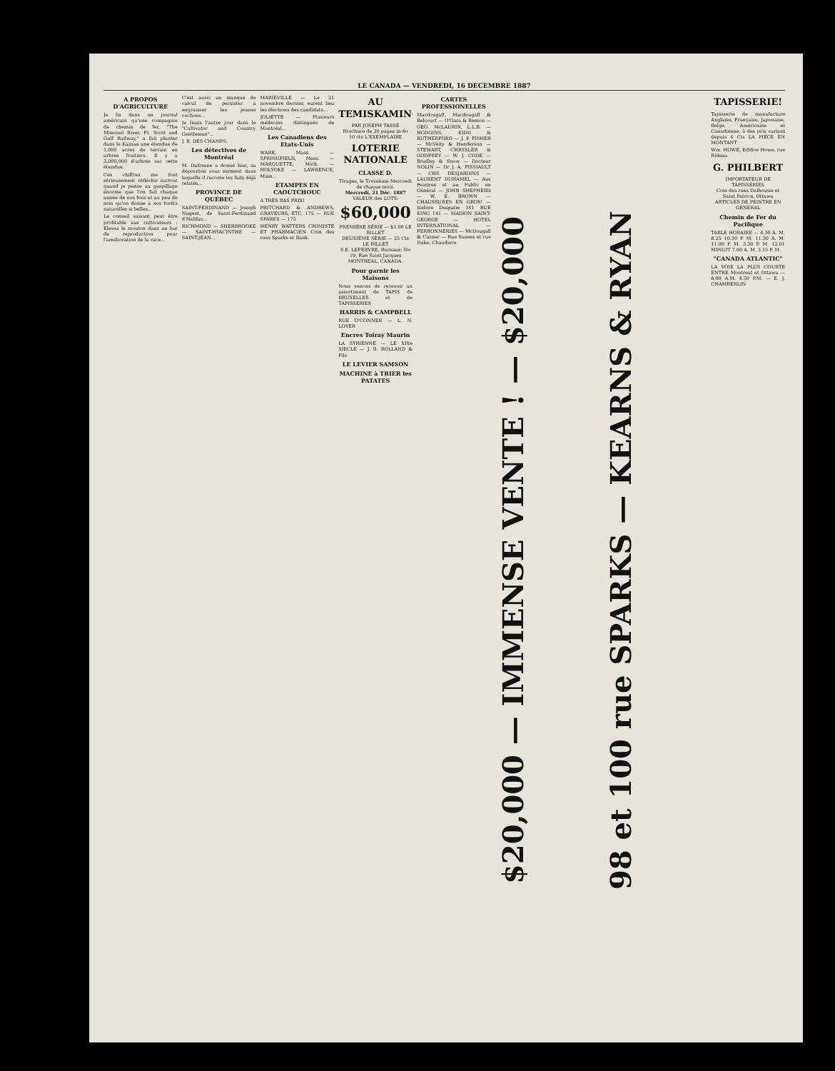LE CANADA — VENDREDI, 16 DECEMBRE 1887
A PROPOS D'AGRICULTURE
Je lis dans un journal américain qu'une compagnie de chemin de fer, "The Missouri River, Ft. Scott and Gulf Railway," a fait planter dans le Kansas une étendue de 1,000 acres de terrain en arbres fruitiers. Il y a 3,000,000 d'arbres sur cette étendue.
Ces chiffres me font sérieusement réfléchir surtout quand je pense au gaspillage énorme que l'on fait chaque année de nos bois et au peu de soin qu'on donne à nos forêts naturelles si belles...
Le conseil suivant peut être profitable aux cultivateurs : Elevez le mouton dans un but de reproduction pour l'amélioration de la race...
C'est aussi un manque de calcul de persister à engraisser les jeunes cochons...
Je lisais l'autre jour dans le "Cultivator and Country Gentleman"...
J. B. DES CHAMPS.
Les détectives de Montréal
M. Dufresne a donné hier, sa déposition sous serment dans laquelle il raconte les faits déjà relatés...
PROVINCE DE QUÉBEC
SAINT-FERDINAND — Joseph Nugent, de Saint-Ferdinand d'Halifax...
RICHMOND — SHERBROOKE — SAINT-HYACINTHE — SAINT-JEAN...
MARIEVILLE — Le 21 novembre dernier, eurent lieu les élections des candidats...
JOLIETTE — Plusieurs médecins distingués de Montréal...
Les Canadiens des Etats-Unis
WARE, Mass. — SPRINGFIELD, Mass. — MARQUETTE, Mich. — HOLYOKE — LAWRENCE, Mass...
ETAMPES EN CAOUTCHOUC
A TRÈS BAS PRIX!
PRITCHARD & ANDREWS, GRAVEURS, ETC. 175 — RUE SPARKS — 175
HENRY WATTERS CHIMISTE ET PHARMACIEN Coin des rues Sparks et Bank.
AU TEMISKAMING
PAR JOSEPH TASSÉ
Brochure de 20 pages in-8o
10 cts L'EXEMPLAIRE
LOTERIE NATIONALE
CLASSE D.
Tirages, le Troisième Mercredi de chaque mois.
Mercredi, 21 Déc. 1887
VALEUR des LOTS:
$60,000
PREMIÈRE SÉRIE — $1.00 LE BILLET
DEUXIÈME SÉRIE — 25 Cts LE BILLET
S.E. LEFEBVRE, Bureaux: No 19, Rue Saint Jacques MONTREAL, CANADA.
Pour garnir les Maisons
Nous venons de recevoir un assortiment de TAPIS de BRUXELLES et de TAPISSERIES
HARRIS & CAMPBELL
RUE O'CONNER — L. N. LOYER
Encres Toiray Maurin
LA SYRIENNE — LE XIXe SIECLE — J. B. ROLLAND & Fils
LE LEVIER SAMSON
MACHINE à TRIER les PATATES
CARTES PROFESSIONELLES
Macdougall, Macdougall & Belcourt — O'Gara & Remon — GEO. McLAURIN, L.L.B. — HODGINS, KIDD & RUTHERFORD — J. P. FISHER — McVeity & Henderson — STEWART, CHRYSLER & GODFREY — W. J. CODE — Bradley & Snow — Docteur NOLIN — Dr J. A. FISSIAULT — CHS. DESJARDINS — LAURENT DUHAMEL — Aux Peintres et au Public en Général — JOHN SHEPHERD — W. E. BROWN — CHAUSSURES EN GROS! — Isidore Despatie 141 RUE KING 141 — MAISON SAINT-GEORGE — HOTEL INTERNATIONAL — FERRONNERIES — McDougall & Cuzner — Rue Sussex et rue Duke, Chaudiere
$20,000 — IMMENSE VENTE ! — $20,000
98 et 100 rue SPARKS — KEARNS & RYAN
TAPISSERIE!
Tapisserie de manufacture Anglaise, Française, Japonaise, Belge, Américaine et Canadienne, à des prix variant depuis 4 Cts LA PIECE EN MONTANT
Wm. HOWE, Edifice Howe, rue Rideau
G. PHILBERT
IMPORTATEUR DE TAPISSERIES
Coin des rues Dalhousie et Saint Patrice, Ottawa
ARTICLES DE PEINTRE EN GENERAL
Chemin de Fer du Pacifique
TABLE HORAIRE — 4.30 A. M. 8.25 10.30 P. M. 11.30 A. M. 11.00 P. M. 3.30 P. M. 12.01 MINUIT 7.00 A. M. 3.15 P. M.
"CANADA ATLANTIC"
LA VOIE LA PLUS COURTE ENTRE Montreal et Ottawa — 8.00 A.M. 4.50 P.M. — E. J. CHAMBERLIN